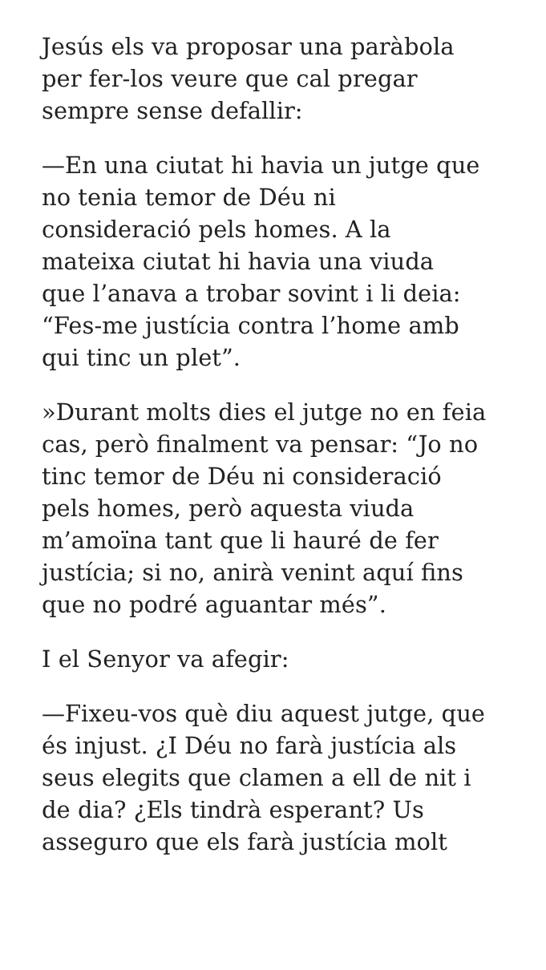Jesús els va proposar una paràbola
per fer-los veure que cal pregar
sempre sense defallir:
—En una ciutat hi havia un jutge que
no tenia temor de Déu ni
consideració pels homes. A la
mateixa ciutat hi havia una viuda
que l’anava a trobar sovint i li deia:
“Fes-me justícia contra l’home amb
qui tinc un plet”.
»Durant molts dies el jutge no en feia
cas, però finalment va pensar: “Jo no
tinc temor de Déu ni consideració
pels homes, però aquesta viuda
m’amoïna tant que li hauré de fer
justícia; si no, anirà venint aquí fins
que no podré aguantar més”.
I el Senyor va afegir:
—Fixeu-vos què diu aquest jutge, que
és injust. ¿I Déu no farà justícia als
seus elegits que clamen a ell de nit i
de dia? ¿Els tindrà esperant? Us
asseguro que els farà justícia molt